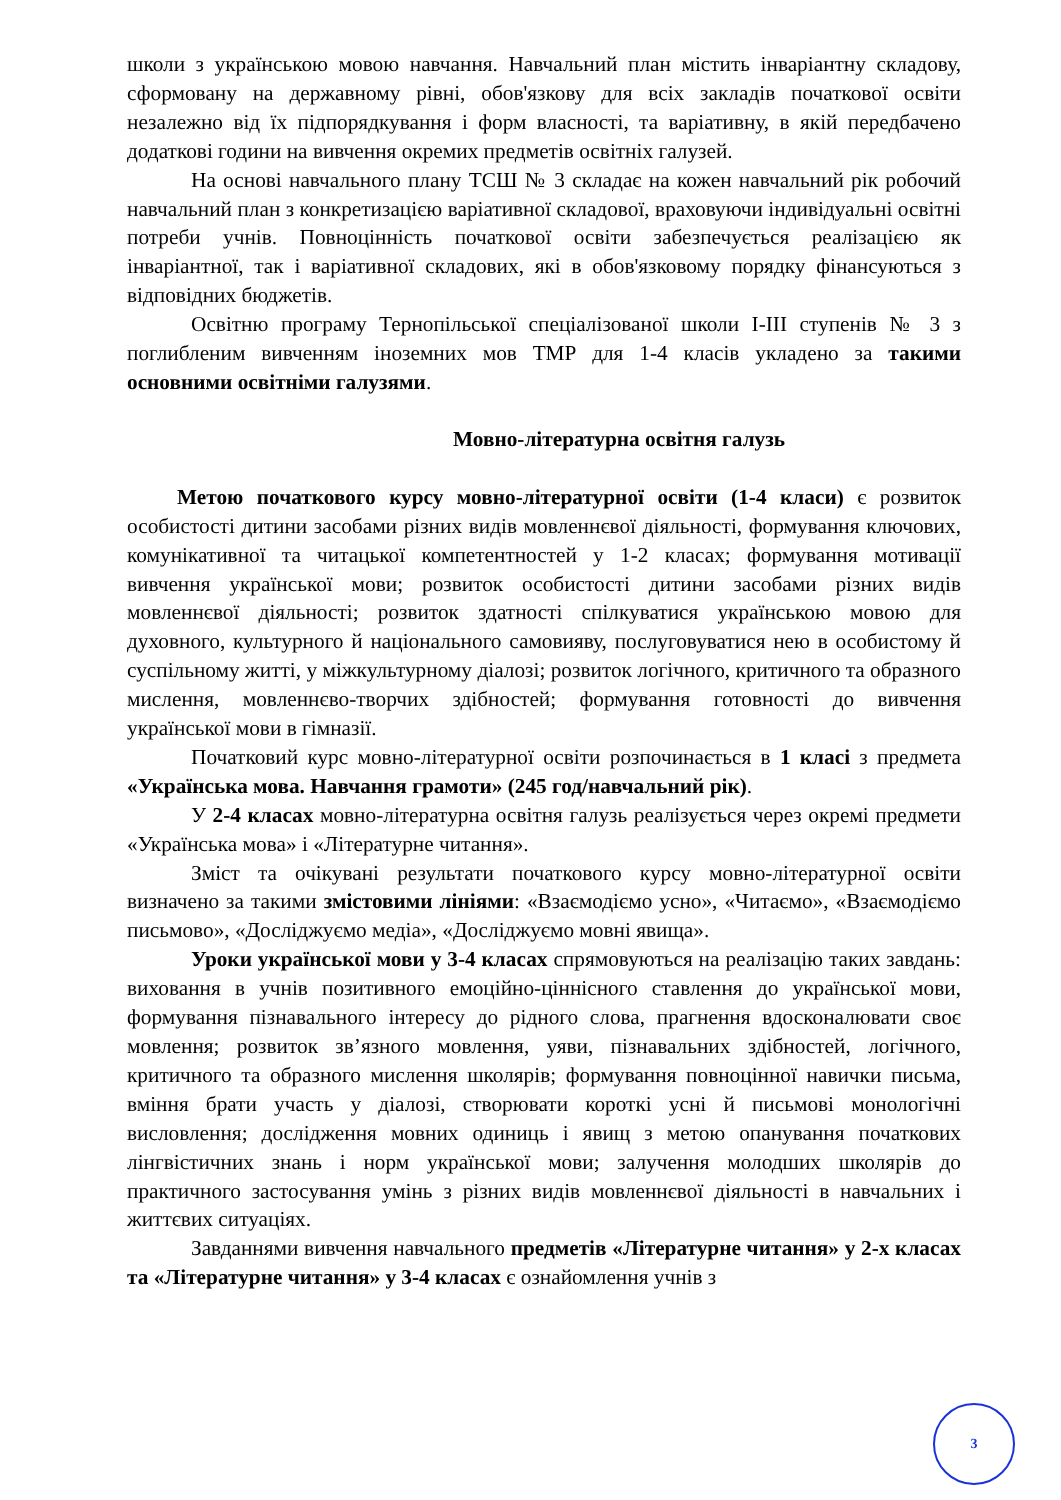школи з українською мовою навчання. Навчальний план містить інваріантну складову, сформовану на державному рівні, обов'язкову для всіх закладів початкової освіти незалежно від їх підпорядкування і форм власності, та варіативну, в якій передбачено додаткові години на вивчення окремих предметів освітніх галузей.
На основі навчального плану ТСШ № 3 складає на кожен навчальний рік робочий навчальний план з конкретизацією варіативної складової, враховуючи індивідуальні освітні потреби учнів. Повноцінність початкової освіти забезпечується реалізацією як інваріантної, так і варіативної складових, які в обов'язковому порядку фінансуються з відповідних бюджетів.
Освітню програму Тернопільської спеціалізованої школи І-ІІІ ступенів № 3 з поглибленим вивченням іноземних мов ТМР для 1-4 класів укладено за такими основними освітніми галузями.
Мовно-літературна освітня галузь
Метою початкового курсу мовно-літературної освіти (1-4 класи) є розвиток особистості дитини засобами різних видів мовленнєвої діяльності, формування ключових, комунікативної та читацької компетентностей у 1-2 класах; формування мотивації вивчення української мови; розвиток особистості дитини засобами різних видів мовленнєвої діяльності; розвиток здатності спілкуватися українською мовою для духовного, культурного й національного самовияву, послуговуватися нею в особистому й суспільному житті, у міжкультурному діалозі; розвиток логічного, критичного та образного мислення, мовленнєво-творчих здібностей; формування готовності до вивчення української мови в гімназії.
Початковий курс мовно-літературної освіти розпочинається в 1 класі з предмета «Українська мова. Навчання грамоти» (245 год/навчальний рік).
У 2-4 класах мовно-літературна освітня галузь реалізується через окремі предмети «Українська мова» і «Літературне читання».
Зміст та очікувані результати початкового курсу мовно-літературної освіти визначено за такими змістовими лініями: «Взаємодіємо усно», «Читаємо», «Взаємодіємо письмово», «Досліджуємо медіа», «Досліджуємо мовні явища».
Уроки української мови у 3-4 класах спрямовуються на реалізацію таких завдань: виховання в учнів позитивного емоційно-ціннісного ставлення до української мови, формування пізнавального інтересу до рідного слова, прагнення вдосконалювати своє мовлення; розвиток зв’язного мовлення, уяви, пізнавальних здібностей, логічного, критичного та образного мислення школярів; формування повноцінної навички письма, вміння брати участь у діалозі, створювати короткі усні й письмові монологічні висловлення; дослідження мовних одиниць і явищ з метою опанування початкових лінгвістичних знань і норм української мови; залучення молодших школярів до практичного застосування умінь з різних видів мовленнєвої діяльності в навчальних і життєвих ситуаціях.
Завданнями вивчення навчального предметів «Літературне читання» у 2-х класах та «Літературне читання» у 3-4 класах є ознайомлення учнів з
3